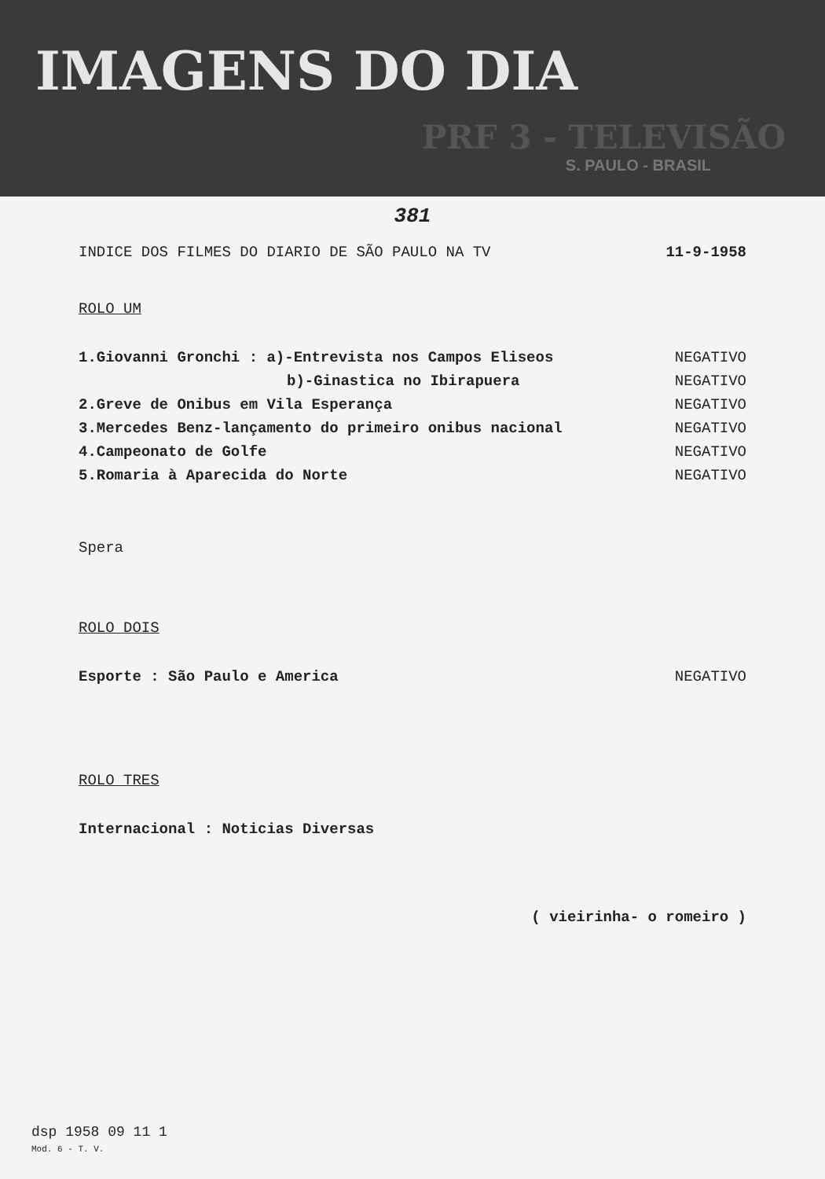IMAGENS DO DIA
PRF 3 - TELEVISÃO
S. PAULO - BRASIL
381
INDICE DOS FILMES DO DIARIO DE SÃO PAULO NA TV 11-9-1958
ROLO UM
1.Giovanni Gronchi : a)-Entrevista nos Campos Eliseos NEGATIVO
b)-Ginastica no Ibirapuera NEGATIVO
2.Greve de Onibus em Vila Esperança NEGATIVO
3.Mercedes Benz-lançamento do primeiro onibus nacional NEGATIVO
4.Campeonato de Golfe NEGATIVO
5.Romaria à Aparecida do Norte NEGATIVO
Spera
ROLO DOIS
Esporte : São Paulo e America NEGATIVO
ROLO TRES
Internacional : Noticias Diversas
( vieirinha- o romeiro )
dsp 1958 09 11 1
Mod. 6 - T. V.